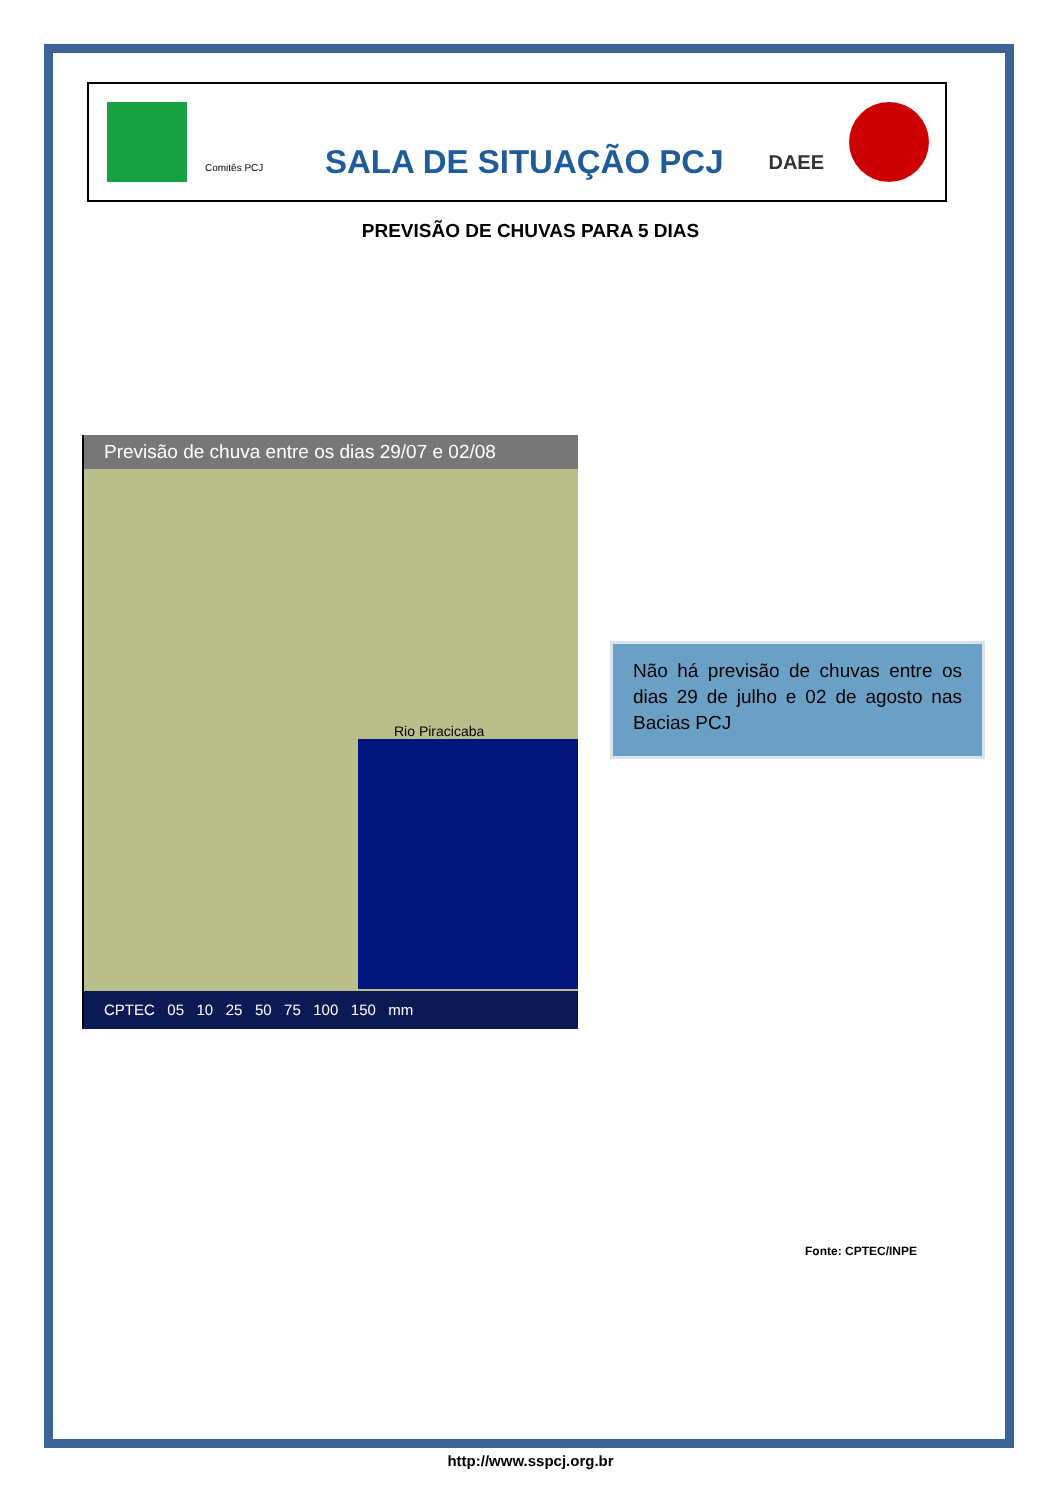Comitês PCJ
SALA DE SITUAÇÃO PCJ
DAEE
PREVISÃO DE CHUVAS PARA 5 DIAS
Previsão de chuva entre os dias 29/07 e 02/08
Rio Piracicaba
CPTEC 05 10 25 50 75 100 150 mm
Não há previsão de chuvas entre os dias 29 de julho e 02 de agosto nas Bacias PCJ
Fonte: CPTEC/INPE
http://www.sspcj.org.br